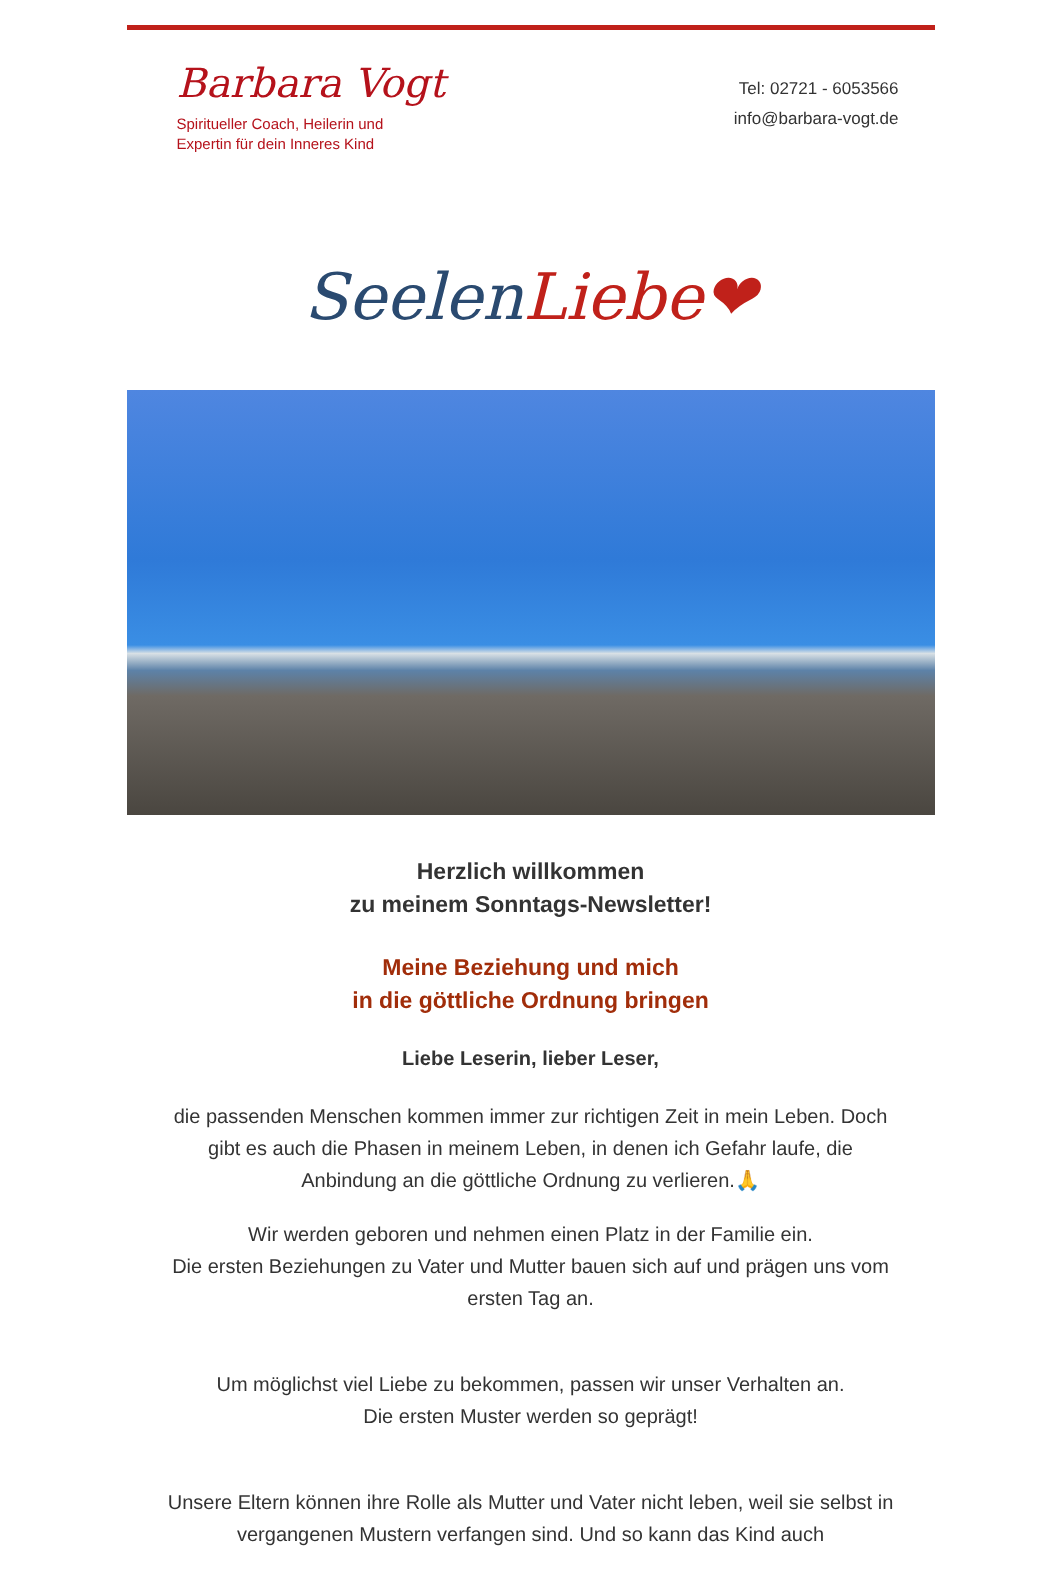Barbara Vogt
Spiritueller Coach, Heilerin und
Expertin für dein Inneres Kind
Tel: 02721 - 6053566
info@barbara-vogt.de
Seelen Liebe❤
Herzlich willkommen
zu meinem Sonntags-Newsletter!
Meine Beziehung und mich
in die göttliche Ordnung bringen
Liebe Leserin, lieber Leser,
die passenden Menschen kommen immer zur richtigen Zeit in mein Leben. Doch gibt es auch die Phasen in meinem Leben, in denen ich Gefahr laufe, die Anbindung an die göttliche Ordnung zu verlieren.🙏
Wir werden geboren und nehmen einen Platz in der Familie ein.
Die ersten Beziehungen zu Vater und Mutter bauen sich auf und prägen uns vom ersten Tag an.
Um möglichst viel Liebe zu bekommen, passen wir unser Verhalten an.
Die ersten Muster werden so geprägt!
Unsere Eltern können ihre Rolle als Mutter und Vater nicht leben, weil sie selbst in vergangenen Mustern verfangen sind. Und so kann das Kind auch